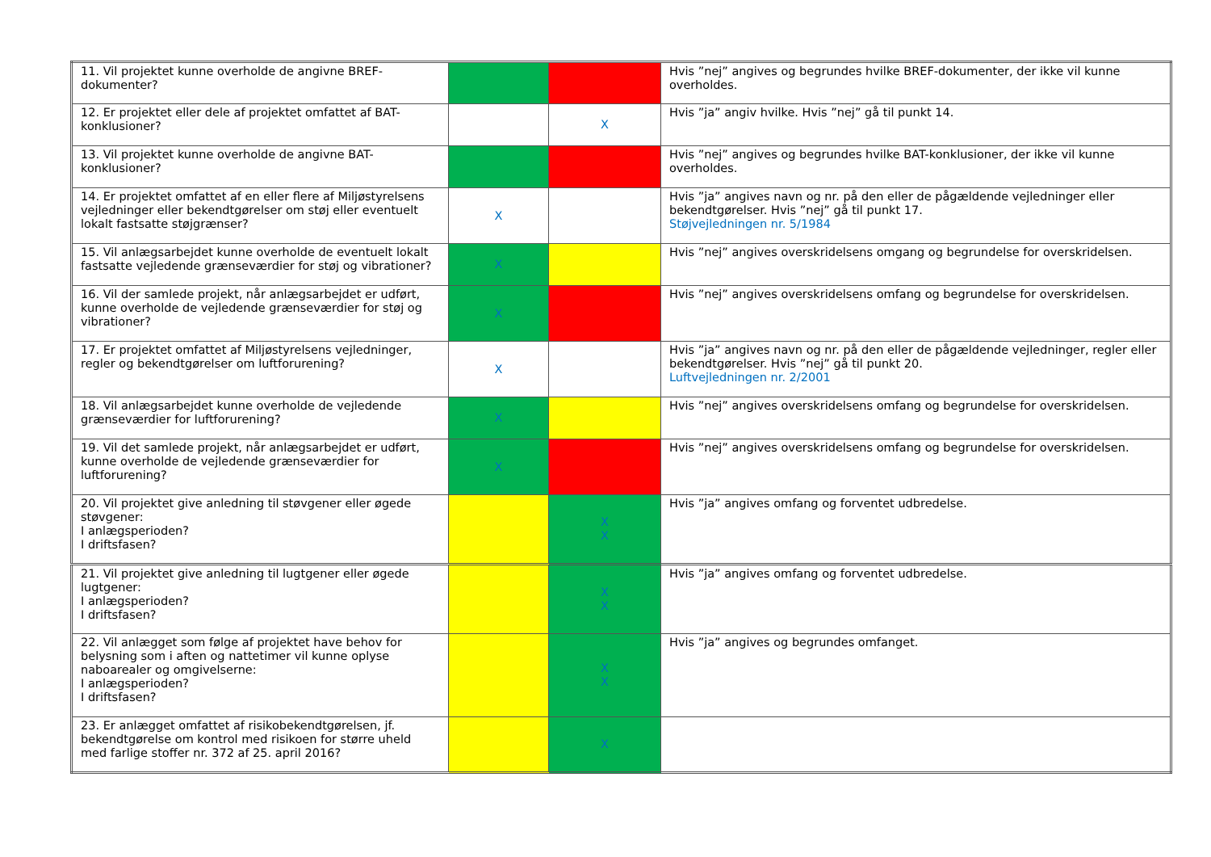| 11. Vil projektet kunne overholde de angivne BREF-dokumenter? | | | Hvis ”nej” angives og begrundes hvilke BREF-dokumenter, der ikke vil kunne overholdes. |
| 12. Er projektet eller dele af projektet omfattet af BAT-konklusioner? | | X | Hvis ”ja” angiv hvilke. Hvis ”nej” gå til punkt 14. |
| 13. Vil projektet kunne overholde de angivne BAT-konklusioner? | | | Hvis ”nej” angives og begrundes hvilke BAT-konklusioner, der ikke vil kunne overholdes. |
| 14. Er projektet omfattet af en eller flere af Miljøstyrelsens vejledninger eller bekendtgørelser om støj eller eventuelt lokalt fastsatte støjgrænser? | X | | Hvis ”ja” angives navn og nr. på den eller de pågældende vejledninger eller bekendtgørelser. Hvis ”nej” gå til punkt 17. Støjvejledningen nr. 5/1984 |
| 15. Vil anlægsarbejdet kunne overholde de eventuelt lokalt fastsatte vejledende grænseværdier for støj og vibrationer? | X | | Hvis ”nej” angives overskridelsens omgang og begrundelse for overskridelsen. |
| 16. Vil der samlede projekt, når anlægsarbejdet er udført, kunne overholde de vejledende grænseværdier for støj og vibrationer? | X | | Hvis ”nej” angives overskridelsens omfang og begrundelse for overskridelsen. |
| 17. Er projektet omfattet af Miljøstyrelsens vejledninger, regler og bekendtgørelser om luftforurening? | X | | Hvis ”ja” angives navn og nr. på den eller de pågældende vejledninger, regler eller bekendtgørelser. Hvis ”nej” gå til punkt 20. Luftvejledningen nr. 2/2001 |
| 18. Vil anlægsarbejdet kunne overholde de vejledende grænseværdier for luftforurening? | X | | Hvis ”nej” angives overskridelsens omfang og begrundelse for overskridelsen. |
| 19. Vil det samlede projekt, når anlægsarbejdet er udført, kunne overholde de vejledende grænseværdier for luftforurening? | X | | Hvis ”nej” angives overskridelsens omfang og begrundelse for overskridelsen. |
| 20. Vil projektet give anledning til støvgener eller øgede støvgener: I anlægsperioden? I driftsfasen? | | X X | Hvis ”ja” angives omfang og forventet udbredelse. |
| 21. Vil projektet give anledning til lugtgener eller øgede lugtgener: I anlægsperioden? I driftsfasen? | | X X | Hvis ”ja” angives omfang og forventet udbredelse. |
| 22. Vil anlægget som følge af projektet have behov for belysning som i aften og nattetimer vil kunne oplyse naboarealer og omgivelserne: I anlægsperioden? I driftsfasen? | | X X | Hvis ”ja” angives og begrundes omfanget. |
| 23. Er anlægget omfattet af risikobekendtgørelsen, jf. bekendtgørelse om kontrol med risikoen for større uheld med farlige stoffer nr. 372 af 25. april 2016? | | X | |